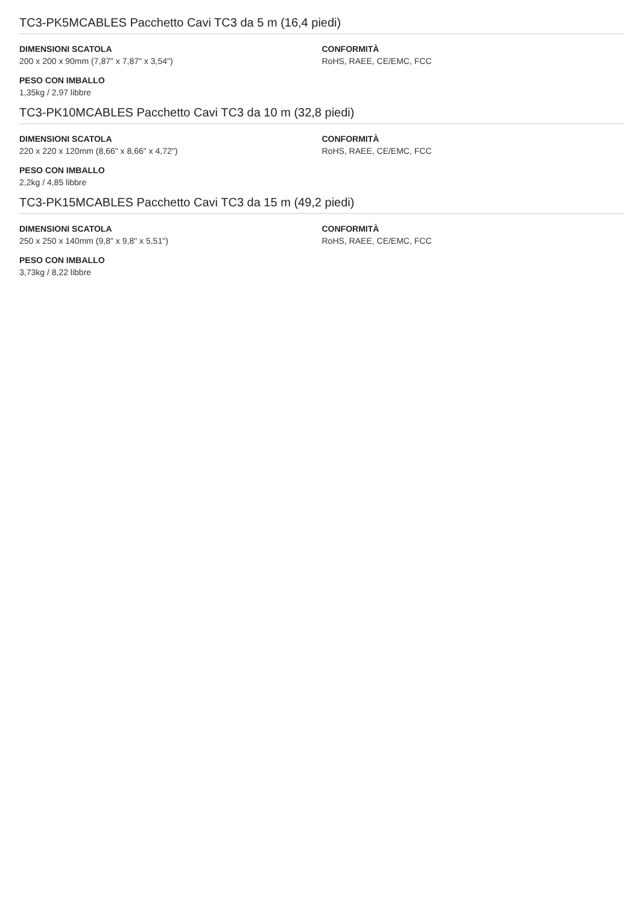TC3-PK5MCABLES Pacchetto Cavi TC3 da 5 m (16,4 piedi)
DIMENSIONI SCATOLA
200 x 200 x 90mm (7,87" x 7,87" x 3,54")
PESO CON IMBALLO
1,35kg / 2,97 libbre
CONFORMITÀ
RoHS, RAEE, CE/EMC, FCC
TC3-PK10MCABLES Pacchetto Cavi TC3 da 10 m (32,8 piedi)
DIMENSIONI SCATOLA
220 x 220 x 120mm (8,66" x 8,66" x 4,72")
PESO CON IMBALLO
2,2kg / 4,85 libbre
CONFORMITÀ
RoHS, RAEE, CE/EMC, FCC
TC3-PK15MCABLES Pacchetto Cavi TC3 da 15 m (49,2 piedi)
DIMENSIONI SCATOLA
250 x 250 x 140mm (9,8" x 9,8" x 5,51")
PESO CON IMBALLO
3,73kg / 8,22 libbre
CONFORMITÀ
RoHS, RAEE, CE/EMC, FCC